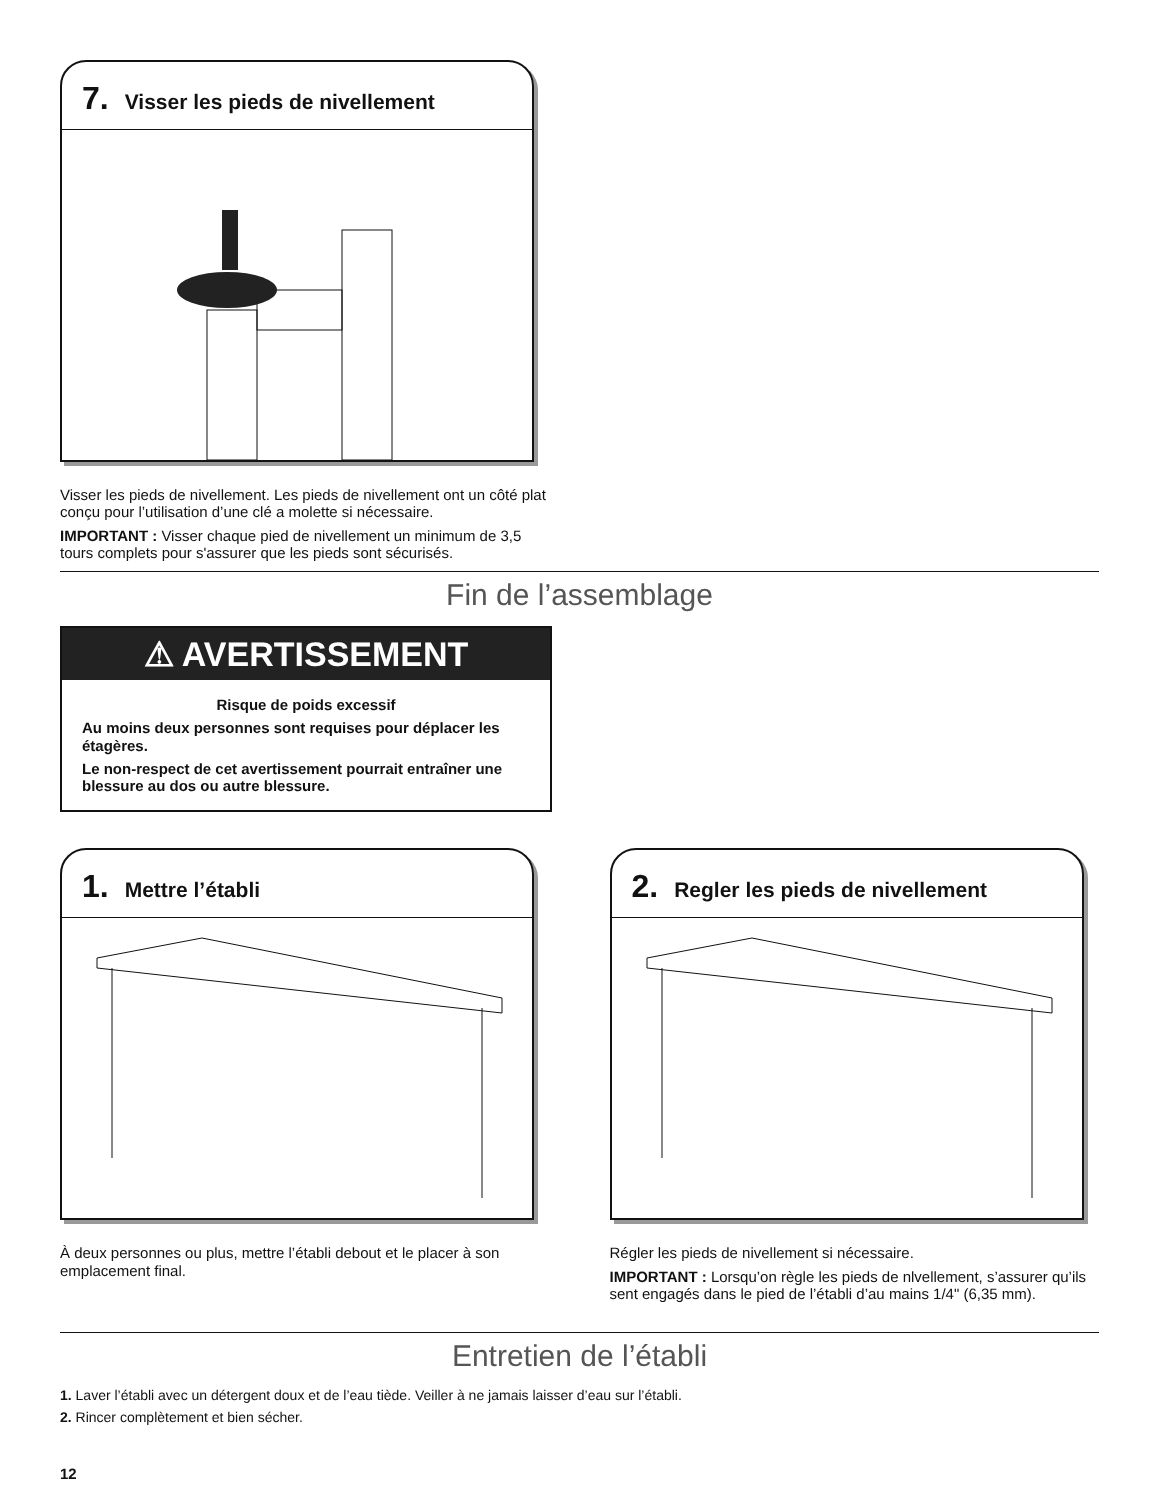7. Visser les pieds de nivellement
Visser les pieds de nivellement. Les pieds de nivellement ont un côté plat conçu pour l’utilisation d’une clé a molette si nécessaire.
IMPORTANT : Visser chaque pied de nivellement un minimum de 3,5 tours complets pour s'assurer que les pieds sont sécurisés.
Fin de l’assemblage
⚠ AVERTISSEMENT
Risque de poids excessif
Au moins deux personnes sont requises pour déplacer les étagères.
Le non-respect de cet avertissement pourrait entraîner une blessure au dos ou autre blessure.
1. Mettre l’établi
À deux personnes ou plus, mettre l’établi debout et le placer à son emplacement final.
2. Regler les pieds de nivellement
Régler les pieds de nivellement si nécessaire.
IMPORTANT : Lorsqu’on règle les pieds de nlvellement, s’assurer qu’ils sent engagés dans le pied de l’établi d’au mains 1/4" (6,35 mm).
Entretien de l’établi
1. Laver l’établi avec un détergent doux et de l’eau tiède. Veiller à ne jamais laisser d’eau sur l’établi.
2. Rincer complètement et bien sécher.
12